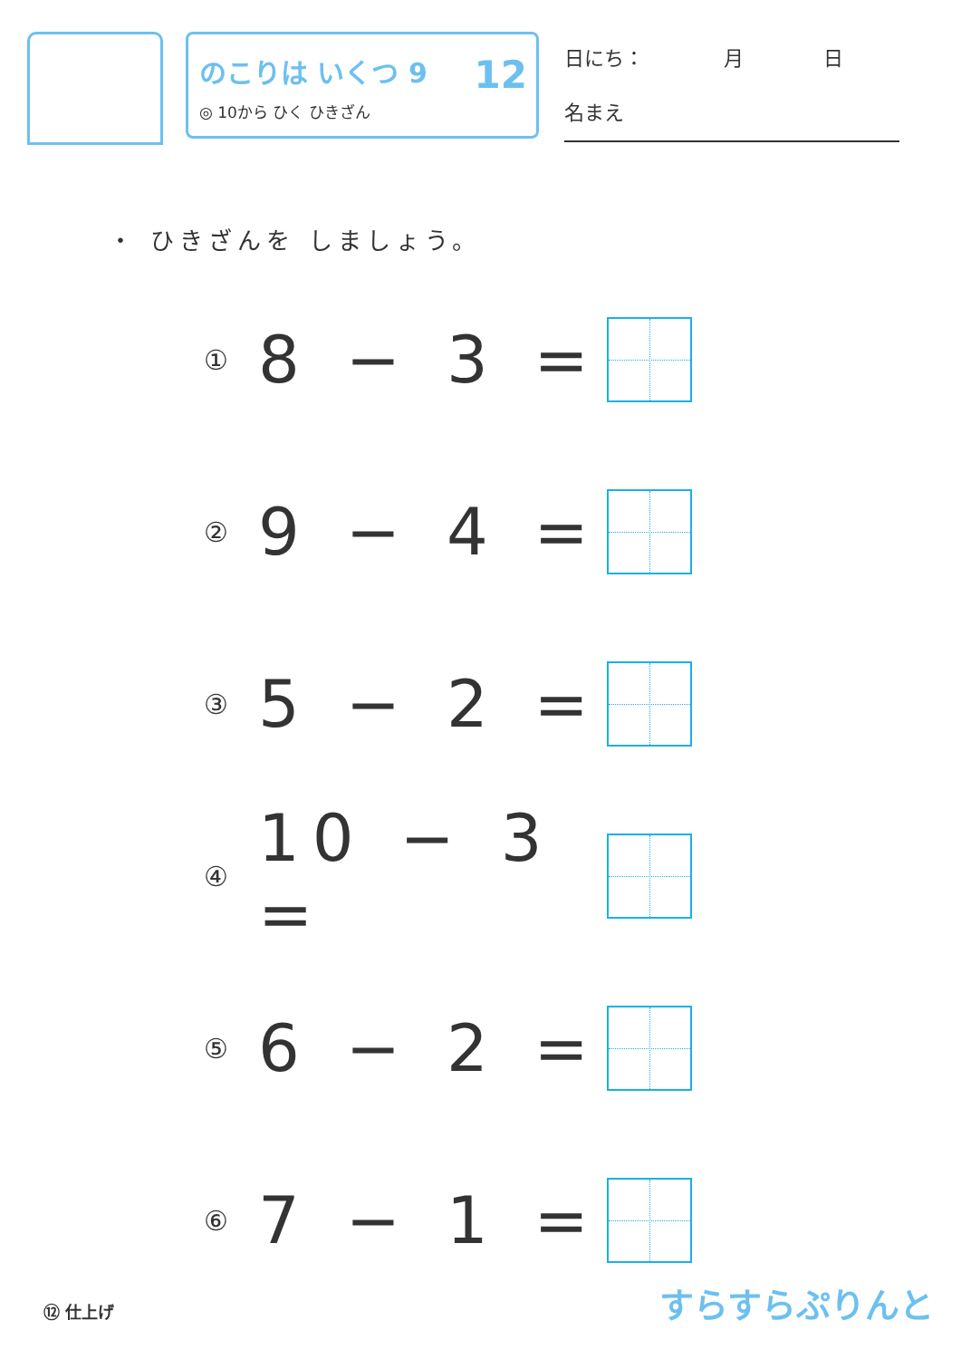のこりは いくつ 9
◎ 10から ひく ひきざん
12
日にち：　　　　月　　　　日
名まえ
・ ひきざんを しましょう。
① 8 − 3 =
② 9 − 4 =
③ 5 − 2 =
④ 10 − 3 =
⑤ 6 − 2 =
⑥ 7 − 1 =
⑫ 仕上げ すらすらぷりんと